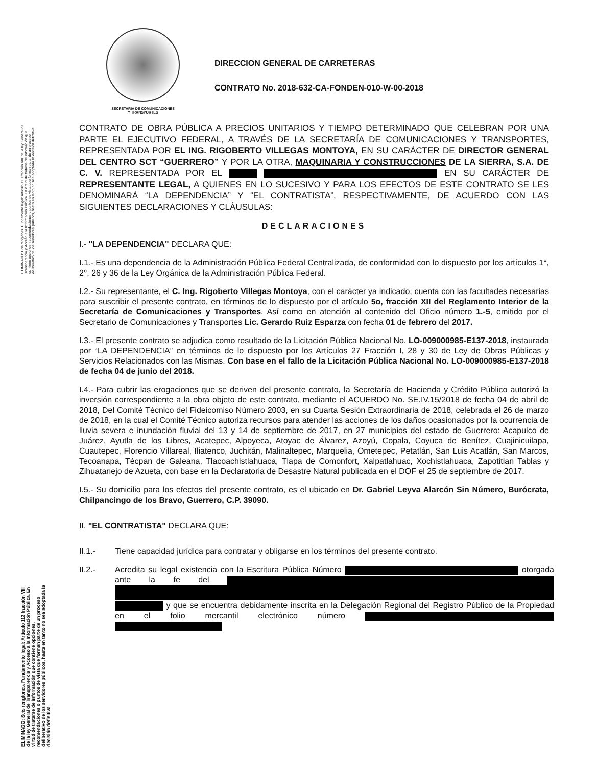SECRETARIA DE COMUNICACIONES
Y TRANSPORTES
DIRECCION GENERAL DE CARRETERAS
CONTRATO No. 2018-632-CA-FONDEN-010-W-00-2018
ELIMINADO: Dos renglones. Fundamento legal: Artículo 113 fracción VIII de la ley General de Transparencia y Acceso a la Información Pública. En virtud de tratarse de información que contiene opciones, recomendaciones o puntos de vista que forman parte de un proceso deliberativo de los servidores públicos, hasta en tanto no sea adoptada la decisión definitiva.
ELIMINADO: Seis renglones. Fundamento legal: Artículo 113 fracción VIII de la ley General de Transparencia y Acceso a la Información Pública. En virtud de tratarse de información que contiene opciones, recomendaciones o puntos de vista que forman parte de un proceso deliberativo de los servidores públicos, hasta en tanto no sea adoptada la decisión definitiva.
CONTRATO DE OBRA PÚBLICA A PRECIOS UNITARIOS Y TIEMPO DETERMINADO QUE CELEBRAN POR UNA PARTE EL EJECUTIVO FEDERAL, A TRAVÉS DE LA SECRETARÍA DE COMUNICACIONES Y TRANSPORTES, REPRESENTADA POR EL ING. RIGOBERTO VILLEGAS MONTOYA, EN SU CARÁCTER DE DIRECTOR GENERAL DEL CENTRO SCT “GUERRERO” Y POR LA OTRA, MAQUINARIA Y CONSTRUCCIONES DE LA SIERRA, S.A. DE C. V. REPRESENTADA POR EL EN SU CARÁCTER DE REPRESENTANTE LEGAL, A QUIENES EN LO SUCESIVO Y PARA LOS EFECTOS DE ESTE CONTRATO SE LES DENOMINARÁ “LA DEPENDENCIA” Y “EL CONTRATISTA”, RESPECTIVAMENTE, DE ACUERDO CON LAS SIGUIENTES DECLARACIONES Y CLÁUSULAS:
DECLARACIONES
I.- "LA DEPENDENCIA" DECLARA QUE:
I.1.- Es una dependencia de la Administración Pública Federal Centralizada, de conformidad con lo dispuesto por los artículos 1°, 2°, 26 y 36 de la Ley Orgánica de la Administración Pública Federal.
I.2.- Su representante, el C. Ing. Rigoberto Villegas Montoya, con el carácter ya indicado, cuenta con las facultades necesarias para suscribir el presente contrato, en términos de lo dispuesto por el artículo 5o, fracción XII del Reglamento Interior de la Secretaría de Comunicaciones y Transportes. Así como en atención al contenido del Oficio número 1.-5, emitido por el Secretario de Comunicaciones y Transportes Lic. Gerardo Ruiz Esparza con fecha 01 de febrero del 2017.
I.3.- El presente contrato se adjudica como resultado de la Licitación Pública Nacional No. LO-009000985-E137-2018, instaurada por “LA DEPENDENCIA” en términos de lo dispuesto por los Artículos 27 Fracción I, 28 y 30 de Ley de Obras Públicas y Servicios Relacionados con las Mismas. Con base en el fallo de la Licitación Pública Nacional No. LO-009000985-E137-2018 de fecha 04 de junio del 2018.
I.4.- Para cubrir las erogaciones que se deriven del presente contrato, la Secretaría de Hacienda y Crédito Público autorizó la inversión correspondiente a la obra objeto de este contrato, mediante el ACUERDO No. SE.IV.15/2018 de fecha 04 de abril de 2018, Del Comité Técnico del Fideicomiso Número 2003, en su Cuarta Sesión Extraordinaria de 2018, celebrada el 26 de marzo de 2018, en la cual el Comité Técnico autoriza recursos para atender las acciones de los daños ocasionados por la ocurrencia de lluvia severa e inundación fluvial del 13 y 14 de septiembre de 2017, en 27 municipios del estado de Guerrero: Acapulco de Juárez, Ayutla de los Libres, Acatepec, Alpoyeca, Atoyac de Álvarez, Azoyú, Copala, Coyuca de Benítez, Cuajinicuilapa, Cuautepec, Florencio Villareal, Iliatenco, Juchitán, Malinaltepec, Marquelia, Ometepec, Petatlán, San Luis Acatlán, San Marcos, Tecoanapa, Técpan de Galeana, Tlacoachistlahuaca, Tlapa de Comonfort, Xalpatlahuac, Xochistlahuaca, Zapotitlan Tablas y Zihuatanejo de Azueta, con base en la Declaratoria de Desastre Natural publicada en el DOF el 25 de septiembre de 2017.
I.5.- Su domicilio para los efectos del presente contrato, es el ubicado en Dr. Gabriel Leyva Alarcón Sin Número, Burócrata, Chilpancingo de los Bravo, Guerrero, C.P. 39090.
II. "EL CONTRATISTA" DECLARA QUE:
II.1.- Tiene capacidad jurídica para contratar y obligarse en los términos del presente contrato.
II.2.- Acredita su legal existencia con la Escritura Pública Número otorgada ante la fe del y que se encuentra debidamente inscrita en la Delegación Regional del Registro Público de la Propiedad en el folio mercantil electrónico número